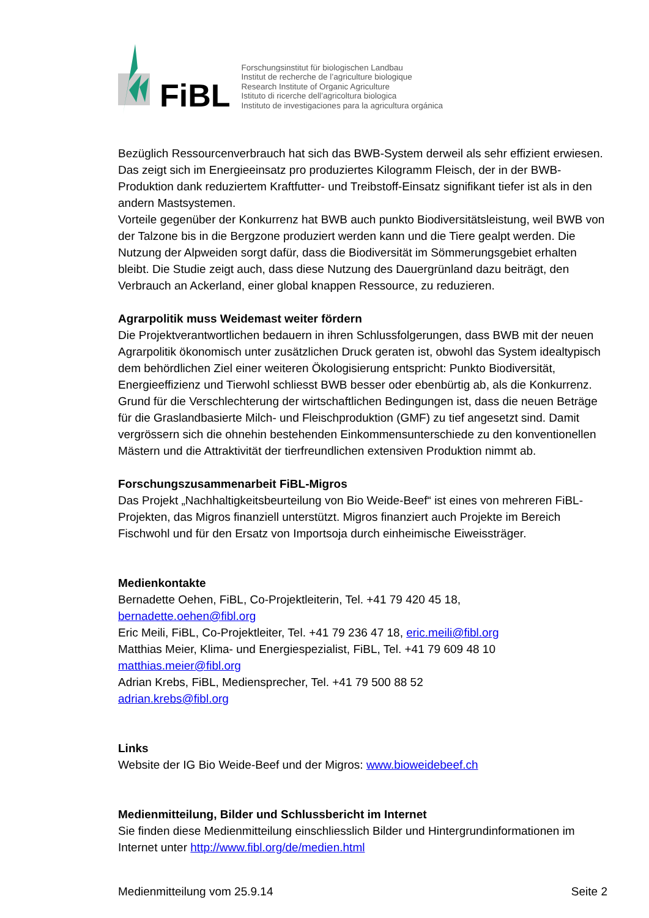FiBL
Forschungsinstitut für biologischen Landbau
Institut de recherche de l’agriculture biologique
Research Institute of Organic Agriculture
Istituto di ricerche dell’agricoltura biologica
Instituto de investigaciones para la agricultura orgánica
Bezüglich Ressourcenverbrauch hat sich das BWB-System derweil als sehr effizient erwiesen. Das zeigt sich im Energieeinsatz pro produziertes Kilogramm Fleisch, der in der BWB-Produktion dank reduziertem Kraftfutter- und Treibstoff-Einsatz signifikant tiefer ist als in den andern Mastsystemen.
Vorteile gegenüber der Konkurrenz hat BWB auch punkto Biodiversitätsleistung, weil BWB von der Talzone bis in die Bergzone produziert werden kann und die Tiere gealpt werden. Die Nutzung der Alpweiden sorgt dafür, dass die Biodiversität im Sömmerungsgebiet erhalten bleibt. Die Studie zeigt auch, dass diese Nutzung des Dauergrünland dazu beiträgt, den Verbrauch an Ackerland, einer global knappen Ressource, zu reduzieren.
Agrarpolitik muss Weidemast weiter fördern
Die Projektverantwortlichen bedauern in ihren Schlussfolgerungen, dass BWB mit der neuen Agrarpolitik ökonomisch unter zusätzlichen Druck geraten ist, obwohl das System idealtypisch dem behördlichen Ziel einer weiteren Ökologisierung entspricht: Punkto Biodiversität, Energieeffizienz und Tierwohl schliesst BWB besser oder ebenbürtig ab, als die Konkurrenz. Grund für die Verschlechterung der wirtschaftlichen Bedingungen ist, dass die neuen Beträge für die Graslandbasierte Milch- und Fleischproduktion (GMF) zu tief angesetzt sind. Damit vergrössern sich die ohnehin bestehenden Einkommensunterschiede zu den konventionellen Mästern und die Attraktivität der tierfreundlichen extensiven Produktion nimmt ab.
Forschungszusammenarbeit FiBL-Migros
Das Projekt „Nachhaltigkeitsbeurteilung von Bio Weide-Beef“ ist eines von mehreren FiBL-Projekten, das Migros finanziell unterstützt. Migros finanziert auch Projekte im Bereich Fischwohl und für den Ersatz von Importsoja durch einheimische Eiweissträger.
Medienkontakte
Bernadette Oehen, FiBL, Co-Projektleiterin, Tel. +41 79 420 45 18,
bernadette.oehen@fibl.org
Eric Meili, FiBL, Co-Projektleiter, Tel. +41 79 236 47 18, eric.meili@fibl.org
Matthias Meier, Klima- und Energiespezialist, FiBL, Tel. +41 79 609 48 10
matthias.meier@fibl.org
Adrian Krebs, FiBL, Mediensprecher, Tel. +41 79 500 88 52
adrian.krebs@fibl.org
Links
Website der IG Bio Weide-Beef und der Migros: www.bioweidebeef.ch
Medienmitteilung, Bilder und Schlussbericht im Internet
Sie finden diese Medienmitteilung einschliesslich Bilder und Hintergrundinformationen im Internet unter http://www.fibl.org/de/medien.html
Medienmitteilung vom 25.9.14 Seite 2